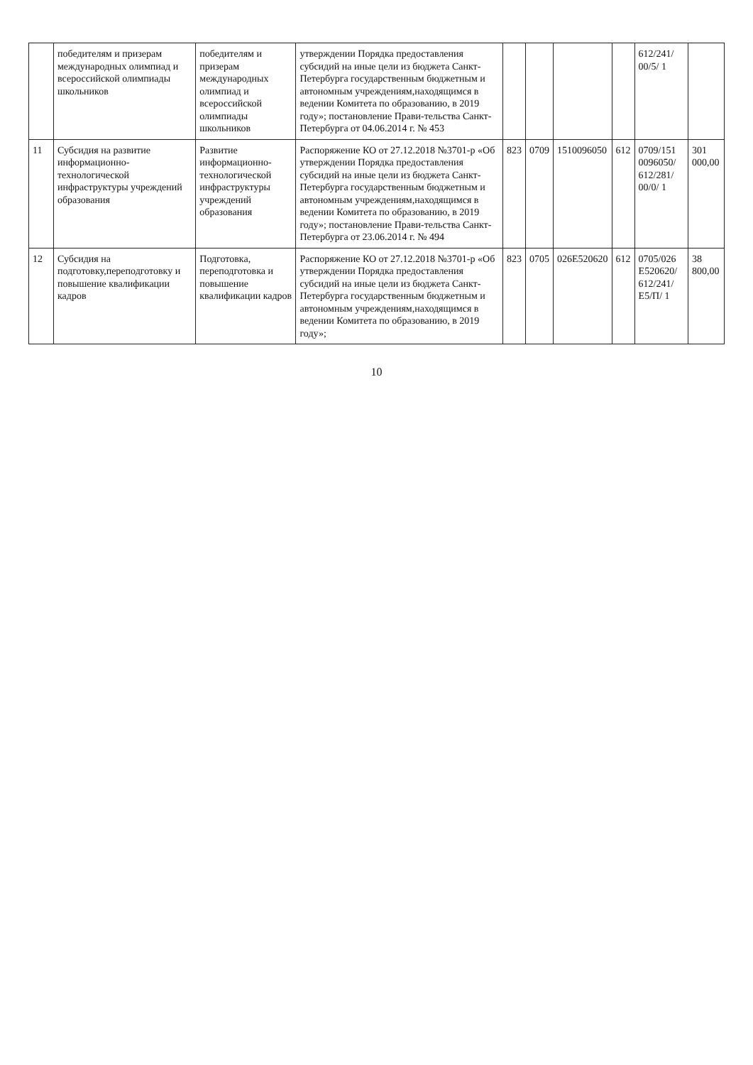| | победителям и призерам международных олимпиад и всероссийской олимпиады школьников | победителям и призерам международных олимпиад и всероссийской олимпиады школьников | утверждении Порядка предоставления субсидий на иные цели из бюджета Санкт-Петербурга государственным бюджетным и автономным учреждениям,находящимся в ведении Комитета по образованию, в 2019 году»; постановление Прави-тельства Санкт-Петербурга от 04.06.2014 г. № 453 | | | | | 612/241/ 00/5/ 1 | |
| 11 | Субсидия на развитие информационно-технологической инфраструктуры учреждений образования | Развитие информационно-технологической инфраструктуры учреждений образования | Распоряжение КО от 27.12.2018 №3701-р «Об утверждении Порядка предоставления субсидий на иные цели из бюджета Санкт-Петербурга государственным бюджетным и автономным учреждениям,находящимся в ведении Комитета по образованию, в 2019 году»; постановление Прави-тельства Санкт-Петербурга от 23.06.2014 г. № 494 | 823 | 0709 | 1510096050 | 612 | 0709/151 0096050/ 612/281/ 00/0/ 1 | 301 000,00 |
| 12 | Субсидия на подготовку,переподготовку и повышение квалификации кадров | Подготовка, переподготовка и повышение квалификации кадров | Распоряжение КО от 27.12.2018 №3701-р «Об утверждении Порядка предоставления субсидий на иные цели из бюджета Санкт-Петербурга государственным бюджетным и автономным учреждениям,находящимся в ведении Комитета по образованию, в 2019 году»; | 823 | 0705 | 026E520620 | 612 | 0705/026 E520620/ 612/241/ E5/П/ 1 | 38 800,00 |
10